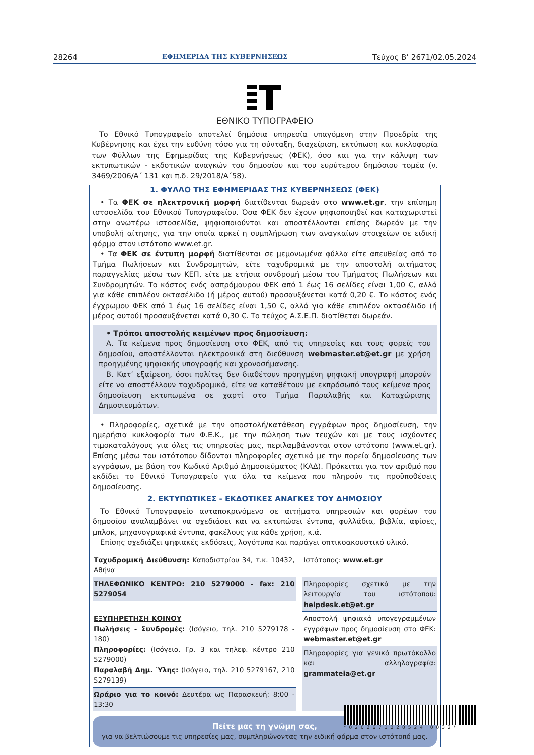28264 ΕΦΗΜΕΡΙΔΑ ΤΗΣ ΚΥΒΕΡΝΗΣΕΩΣ Τεύχος Β’ 2671/02.05.2024
ΕΘΝΙΚΟ ΤΥΠΟΓΡΑΦΕΙΟ
Το Εθνικό Τυπογραφείο αποτελεί δημόσια υπηρεσία υπαγόμενη στην Προεδρία της Κυβέρνησης και έχει την ευθύνη τόσο για τη σύνταξη, διαχείριση, εκτύπωση και κυκλοφορία των Φύλλων της Εφημερίδας της Κυβερνήσεως (ΦΕΚ), όσο και για την κάλυψη των εκτυπωτικών - εκδοτικών αναγκών του δημοσίου και του ευρύτερου δημόσιου τομέα (ν. 3469/2006/Α΄ 131 και π.δ. 29/2018/Α΄58).
1. ΦΥΛΛΟ ΤΗΣ ΕΦΗΜΕΡΙΔΑΣ ΤΗΣ ΚΥΒΕΡΝΗΣΕΩΣ (ΦΕΚ)
• Τα ΦΕΚ σε ηλεκτρονική μορφή διατίθενται δωρεάν στο www.et.gr, την επίσημη ιστοσελίδα του Εθνικού Τυπογραφείου. Όσα ΦΕΚ δεν έχουν ψηφιοποιηθεί και καταχωριστεί στην ανωτέρω ιστοσελίδα, ψηφιοποιούνται και αποστέλλονται επίσης δωρεάν με την υποβολή αίτησης, για την οποία αρκεί η συμπλήρωση των αναγκαίων στοιχείων σε ειδική φόρμα στον ιστότοπο www.et.gr.
• Τα ΦΕΚ σε έντυπη μορφή διατίθενται σε μεμονωμένα φύλλα είτε απευθείας από το Τμήμα Πωλήσεων και Συνδρομητών, είτε ταχυδρομικά με την αποστολή αιτήματος παραγγελίας μέσω των ΚΕΠ, είτε με ετήσια συνδρομή μέσω του Τμήματος Πωλήσεων και Συνδρομητών. Το κόστος ενός ασπρόμαυρου ΦΕΚ από 1 έως 16 σελίδες είναι 1,00 €, αλλά για κάθε επιπλέον οκτασέλιδο (ή μέρος αυτού) προσαυξάνεται κατά 0,20 €. Το κόστος ενός έγχρωμου ΦΕΚ από 1 έως 16 σελίδες είναι 1,50 €, αλλά για κάθε επιπλέον οκτασέλιδο (ή μέρος αυτού) προσαυξάνεται κατά 0,30 €. Το τεύχος Α.Σ.Ε.Π. διατίθεται δωρεάν.
• Τρόποι αποστολής κειμένων προς δημοσίευση:
Α. Τα κείμενα προς δημοσίευση στο ΦΕΚ, από τις υπηρεσίες και τους φορείς του δημοσίου, αποστέλλονται ηλεκτρονικά στη διεύθυνση webmaster.et@et.gr με χρήση προηγμένης ψηφιακής υπογραφής και χρονοσήμανσης.
Β. Κατ’ εξαίρεση, όσοι πολίτες δεν διαθέτουν προηγμένη ψηφιακή υπογραφή μπορούν είτε να αποστέλλουν ταχυδρομικά, είτε να καταθέτουν με εκπρόσωπό τους κείμενα προς δημοσίευση εκτυπωμένα σε χαρτί στο Τμήμα Παραλαβής και Καταχώρισης Δημοσιευμάτων.
• Πληροφορίες, σχετικά με την αποστολή/κατάθεση εγγράφων προς δημοσίευση, την ημερήσια κυκλοφορία των Φ.Ε.Κ., με την πώληση των τευχών και με τους ισχύοντες τιμοκαταλόγους για όλες τις υπηρεσίες μας, περιλαμβάνονται στον ιστότοπο (www.et.gr). Επίσης μέσω του ιστότοπου δίδονται πληροφορίες σχετικά με την πορεία δημοσίευσης των εγγράφων, με βάση τον Κωδικό Αριθμό Δημοσιεύματος (ΚΑΔ). Πρόκειται για τον αριθμό που εκδίδει το Εθνικό Τυπογραφείο για όλα τα κείμενα που πληρούν τις προϋποθέσεις δημοσίευσης.
2. ΕΚΤΥΠΩΤΙΚΕΣ - ΕΚΔΟΤΙΚΕΣ ΑΝΑΓΚΕΣ ΤΟΥ ΔΗΜΟΣΙΟΥ
Το Εθνικό Τυπογραφείο ανταποκρινόμενο σε αιτήματα υπηρεσιών και φορέων του δημοσίου αναλαμβάνει να σχεδιάσει και να εκτυπώσει έντυπα, φυλλάδια, βιβλία, αφίσες, μπλοκ, μηχανογραφικά έντυπα, φακέλους για κάθε χρήση, κ.ά.
Επίσης σχεδιάζει ψηφιακές εκδόσεις, λογότυπα και παράγει οπτικοακουστικό υλικό.
| Ταχυδρομική Διεύθυνση: Καποδιστρίου 34, τ.κ. 10432, Αθήνα | | Ιστότοπος: www.et.gr |
| ΤΗΛΕΦΩΝΙΚΟ ΚΕΝΤΡΟ: 210 5279000 - fax: 210 5279054 | | Πληροφορίες σχετικά με την λειτουργία του ιστότοπου: helpdesk.et@et.gr |
| ΕΞΥΠΗΡΕΤΗΣΗ ΚΟΙΝΟΥ Πωλήσεις - Συνδρομές: (Ισόγειο, τηλ. 210 5279178 - 180) Πληροφορίες: (Ισόγειο, Γρ. 3 και τηλεφ. κέντρο 210 5279000) Παραλαβή Δημ. Ύλης: (Ισόγειο, τηλ. 210 5279167, 210 5279139) | | |
| | | Αποστολή ψηφιακά υπογεγραμμένων εγγράφων προς δημοσίευση στο ΦΕΚ: webmaster.et@et.gr |
| | | Πληροφορίες για γενικό πρωτόκολλο και αλληλογραφία: grammateia@et.gr |
| Ωράριο για το κοινό: Δευτέρα ως Παρασκευή: 8:00 - 13:30 | | |
Πείτε μας τη γνώμη σας,
για να βελτιώσουμε τις υπηρεσίες μας, συμπληρώνοντας την ειδική φόρμα στον ιστότοπό μας.
*0202671020524 0032*